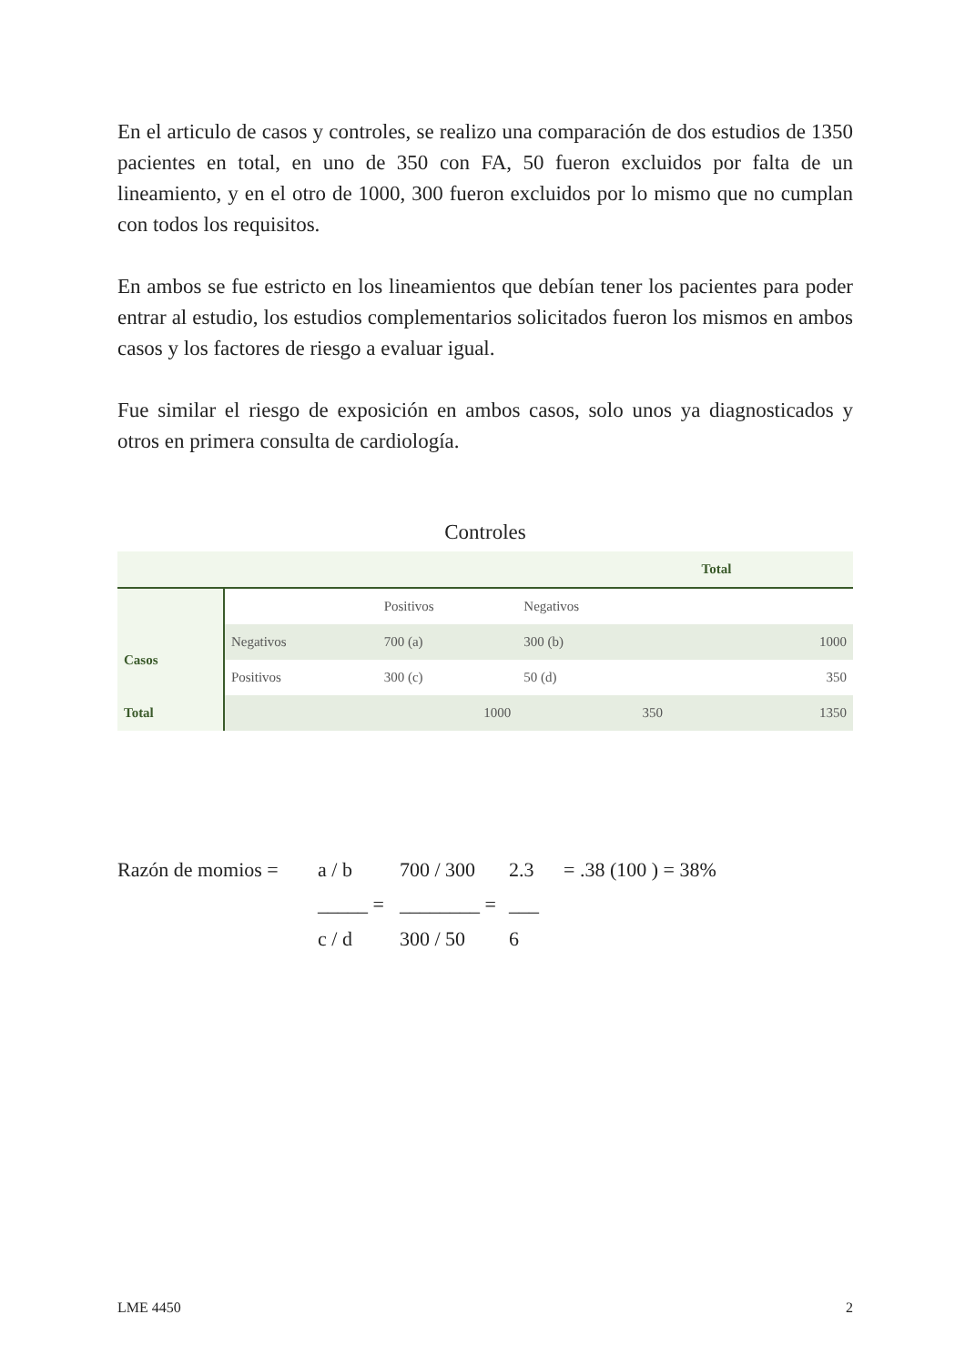En el articulo de casos y controles, se realizo una comparación de dos estudios de 1350 pacientes en total, en uno de 350 con FA, 50 fueron excluidos por falta de un lineamiento, y en el otro de 1000, 300 fueron excluidos por lo mismo que no cumplan con todos los requisitos.
En ambos se fue estricto en los lineamientos que debían tener los pacientes para poder entrar al estudio, los estudios complementarios solicitados fueron los mismos en ambos casos y los factores de riesgo a evaluar igual.
Fue similar el riesgo de exposición en ambos casos, solo unos ya diagnosticados y otros en primera consulta de cardiología.
Controles
| | | | | Total | |
| | | Positivos | Negativos | | |
| Casos | Negativos | 700 (a) | 300 (b) | | 1000 |
| | Positivos | 300 (c) | 50 (d) | | 350 |
| Total | | 1000 | 350 | | 1350 |
Razón de momios =
a / b
700 / 300
2.3
= .38 (100 ) = 38%
_____ =
________ =
___
c / d
300 / 50
6
LME 4450 2